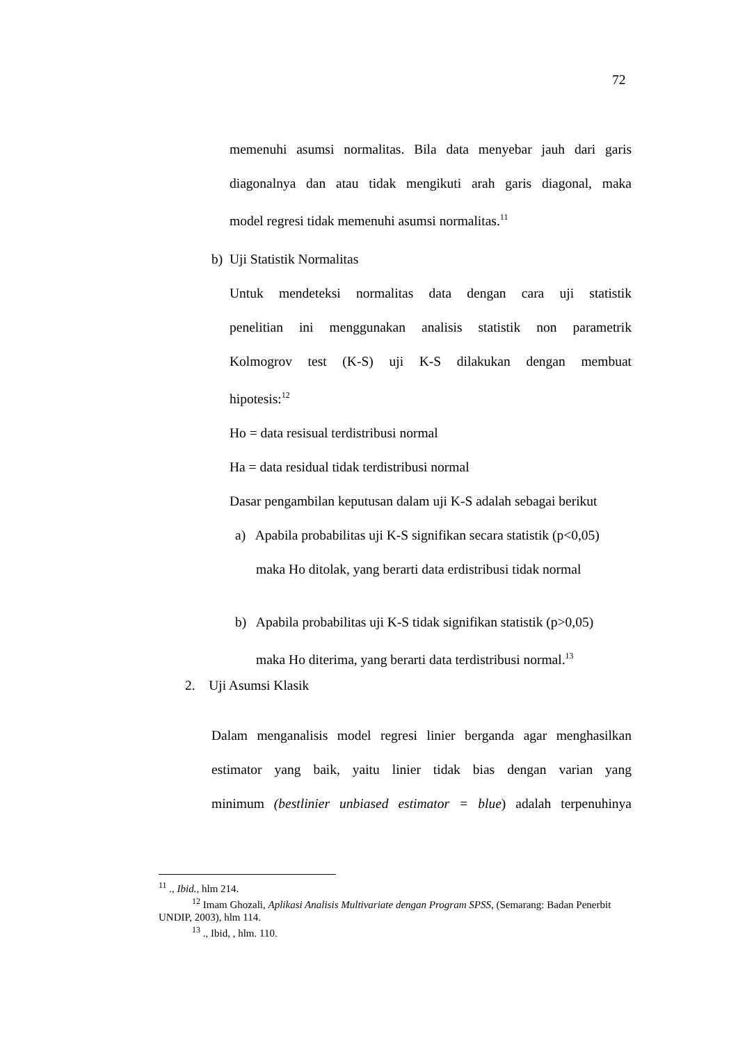72
memenuhi asumsi normalitas. Bila data menyebar jauh dari garis
diagonalnya dan atau tidak mengikuti arah garis diagonal, maka
model regresi tidak memenuhi asumsi normalitas.<sup>11</sup>
b) Uji Statistik Normalitas
Untuk mendeteksi normalitas data dengan cara uji statistik
penelitian ini menggunakan analisis statistik non parametrik
Kolmogrov test (K-S) uji K-S dilakukan dengan membuat
hipotesis:<sup>12</sup>
Ho = data resisual terdistribusi normal
Ha = data residual tidak terdistribusi normal
Dasar pengambilan keputusan dalam uji K-S adalah sebagai berikut
a) Apabila probabilitas uji K-S signifikan secara statistik (p<0,05)
maka Ho ditolak, yang berarti data erdistribusi tidak normal
b) Apabila probabilitas uji K-S tidak signifikan statistik (p>0,05)
maka Ho diterima, yang berarti data terdistribusi normal.<sup>13</sup>
2. Uji Asumsi Klasik
Dalam menganalisis model regresi linier berganda agar menghasilkan
estimator yang baik, yaitu linier tidak bias dengan varian yang
minimum (bestlinier unbiased estimator = blue) adalah terpenuhinya
<sup>11</sup> ., Ibid., hlm 214.
<sup>12</sup> Imam Ghozali, Aplikasi Analisis Multivariate dengan Program SPSS, (Semarang: Badan Penerbit UNDIP, 2003), hlm 114.
<sup>13</sup> ., Ibid, , hlm. 110.